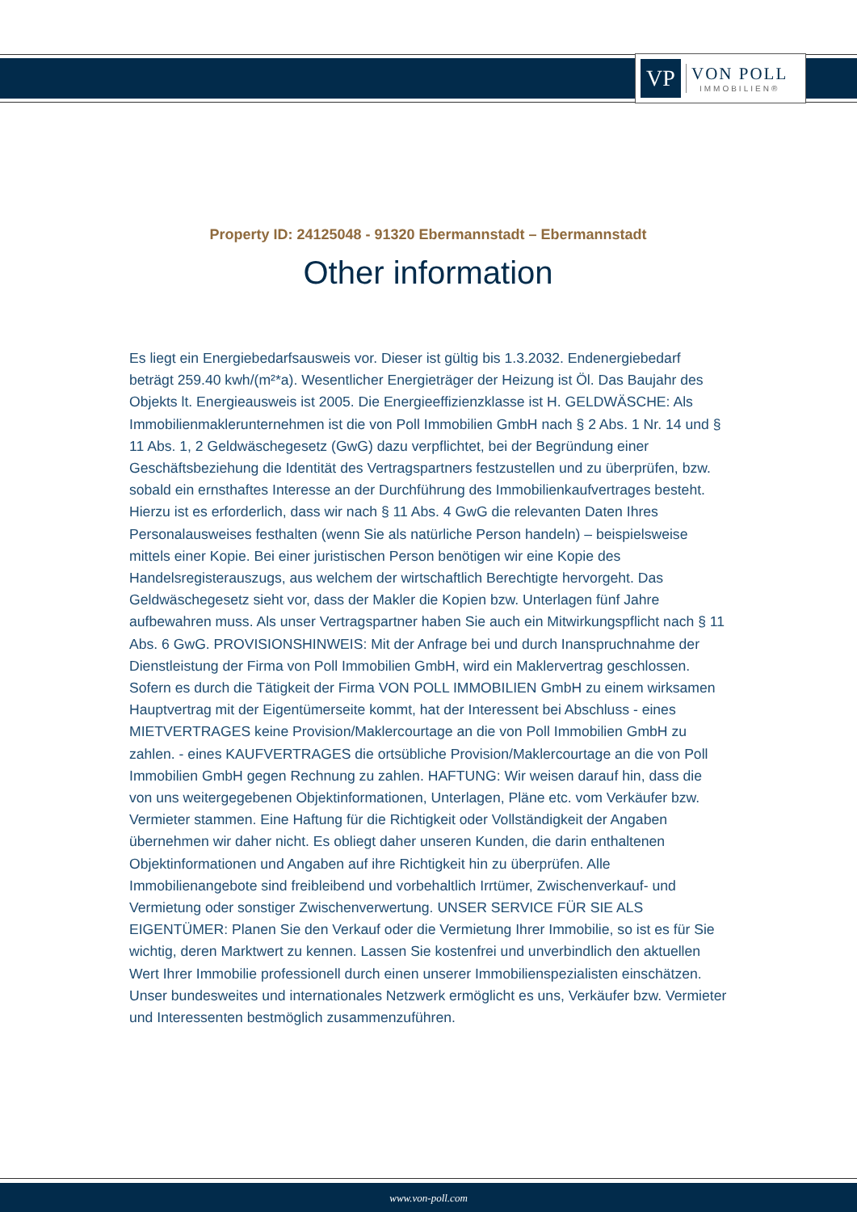VP
VON POLL
IMMOBILIEN®
Property ID: 24125048 - 91320 Ebermannstadt – Ebermannstadt
Other information
Es liegt ein Energiebedarfsausweis vor. Dieser ist gültig bis 1.3.2032. Endenergiebedarf beträgt 259.40 kwh/(m²*a). Wesentlicher Energieträger der Heizung ist Öl. Das Baujahr des Objekts lt. Energieausweis ist 2005. Die Energieeffizienzklasse ist H. GELDWÄSCHE: Als Immobilienmaklerunternehmen ist die von Poll Immobilien GmbH nach § 2 Abs. 1 Nr. 14 und § 11 Abs. 1, 2 Geldwäschegesetz (GwG) dazu verpflichtet, bei der Begründung einer Geschäftsbeziehung die Identität des Vertragspartners festzustellen und zu überprüfen, bzw. sobald ein ernsthaftes Interesse an der Durchführung des Immobilienkaufvertrages besteht. Hierzu ist es erforderlich, dass wir nach § 11 Abs. 4 GwG die relevanten Daten Ihres Personalausweises festhalten (wenn Sie als natürliche Person handeln) – beispielsweise mittels einer Kopie. Bei einer juristischen Person benötigen wir eine Kopie des Handelsregisterauszugs, aus welchem der wirtschaftlich Berechtigte hervorgeht. Das Geldwäschegesetz sieht vor, dass der Makler die Kopien bzw. Unterlagen fünf Jahre aufbewahren muss. Als unser Vertragspartner haben Sie auch ein Mitwirkungspflicht nach § 11 Abs. 6 GwG. PROVISIONSHINWEIS: Mit der Anfrage bei und durch Inanspruchnahme der Dienstleistung der Firma von Poll Immobilien GmbH, wird ein Maklervertrag geschlossen. Sofern es durch die Tätigkeit der Firma VON POLL IMMOBILIEN GmbH zu einem wirksamen Hauptvertrag mit der Eigentümerseite kommt, hat der Interessent bei Abschluss - eines MIETVERTRAGES keine Provision/Maklercourtage an die von Poll Immobilien GmbH zu zahlen. - eines KAUFVERTRAGES die ortsübliche Provision/Maklercourtage an die von Poll Immobilien GmbH gegen Rechnung zu zahlen. HAFTUNG: Wir weisen darauf hin, dass die von uns weitergegebenen Objektinformationen, Unterlagen, Pläne etc. vom Verkäufer bzw. Vermieter stammen. Eine Haftung für die Richtigkeit oder Vollständigkeit der Angaben übernehmen wir daher nicht. Es obliegt daher unseren Kunden, die darin enthaltenen Objektinformationen und Angaben auf ihre Richtigkeit hin zu überprüfen. Alle Immobilienangebote sind freibleibend und vorbehaltlich Irrtümer, Zwischenverkauf- und Vermietung oder sonstiger Zwischenverwertung. UNSER SERVICE FÜR SIE ALS EIGENTÜMER: Planen Sie den Verkauf oder die Vermietung Ihrer Immobilie, so ist es für Sie wichtig, deren Marktwert zu kennen. Lassen Sie kostenfrei und unverbindlich den aktuellen Wert Ihrer Immobilie professionell durch einen unserer Immobilienspezialisten einschätzen. Unser bundesweites und internationales Netzwerk ermöglicht es uns, Verkäufer bzw. Vermieter und Interessenten bestmöglich zusammenzuführen.
www.von-poll.com